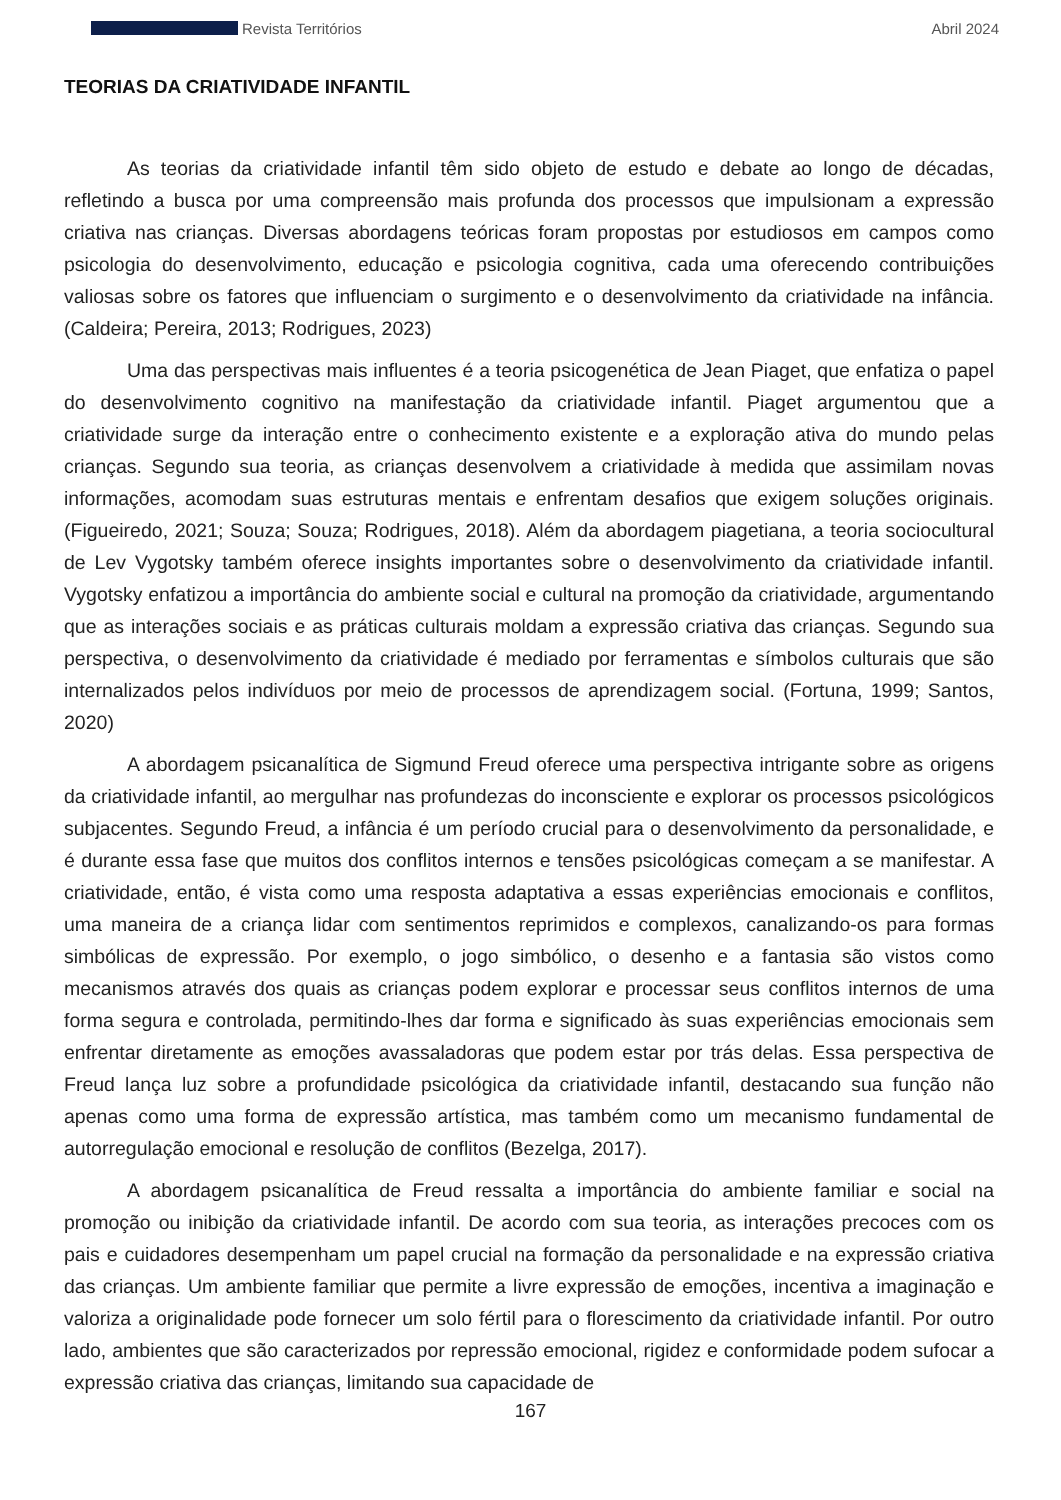Revista Territórios Abril 2024
TEORIAS DA CRIATIVIDADE INFANTIL
As teorias da criatividade infantil têm sido objeto de estudo e debate ao longo de décadas, refletindo a busca por uma compreensão mais profunda dos processos que impulsionam a expressão criativa nas crianças. Diversas abordagens teóricas foram propostas por estudiosos em campos como psicologia do desenvolvimento, educação e psicologia cognitiva, cada uma oferecendo contribuições valiosas sobre os fatores que influenciam o surgimento e o desenvolvimento da criatividade na infância. (Caldeira; Pereira, 2013; Rodrigues, 2023)
Uma das perspectivas mais influentes é a teoria psicogenética de Jean Piaget, que enfatiza o papel do desenvolvimento cognitivo na manifestação da criatividade infantil. Piaget argumentou que a criatividade surge da interação entre o conhecimento existente e a exploração ativa do mundo pelas crianças. Segundo sua teoria, as crianças desenvolvem a criatividade à medida que assimilam novas informações, acomodam suas estruturas mentais e enfrentam desafios que exigem soluções originais. (Figueiredo, 2021; Souza; Souza; Rodrigues, 2018). Além da abordagem piagetiana, a teoria sociocultural de Lev Vygotsky também oferece insights importantes sobre o desenvolvimento da criatividade infantil. Vygotsky enfatizou a importância do ambiente social e cultural na promoção da criatividade, argumentando que as interações sociais e as práticas culturais moldam a expressão criativa das crianças. Segundo sua perspectiva, o desenvolvimento da criatividade é mediado por ferramentas e símbolos culturais que são internalizados pelos indivíduos por meio de processos de aprendizagem social. (Fortuna, 1999; Santos, 2020)
A abordagem psicanalítica de Sigmund Freud oferece uma perspectiva intrigante sobre as origens da criatividade infantil, ao mergulhar nas profundezas do inconsciente e explorar os processos psicológicos subjacentes. Segundo Freud, a infância é um período crucial para o desenvolvimento da personalidade, e é durante essa fase que muitos dos conflitos internos e tensões psicológicas começam a se manifestar. A criatividade, então, é vista como uma resposta adaptativa a essas experiências emocionais e conflitos, uma maneira de a criança lidar com sentimentos reprimidos e complexos, canalizando-os para formas simbólicas de expressão. Por exemplo, o jogo simbólico, o desenho e a fantasia são vistos como mecanismos através dos quais as crianças podem explorar e processar seus conflitos internos de uma forma segura e controlada, permitindo-lhes dar forma e significado às suas experiências emocionais sem enfrentar diretamente as emoções avassaladoras que podem estar por trás delas. Essa perspectiva de Freud lança luz sobre a profundidade psicológica da criatividade infantil, destacando sua função não apenas como uma forma de expressão artística, mas também como um mecanismo fundamental de autorregulação emocional e resolução de conflitos (Bezelga, 2017).
A abordagem psicanalítica de Freud ressalta a importância do ambiente familiar e social na promoção ou inibição da criatividade infantil. De acordo com sua teoria, as interações precoces com os pais e cuidadores desempenham um papel crucial na formação da personalidade e na expressão criativa das crianças. Um ambiente familiar que permite a livre expressão de emoções, incentiva a imaginação e valoriza a originalidade pode fornecer um solo fértil para o florescimento da criatividade infantil. Por outro lado, ambientes que são caracterizados por repressão emocional, rigidez e conformidade podem sufocar a expressão criativa das crianças, limitando sua capacidade de
167